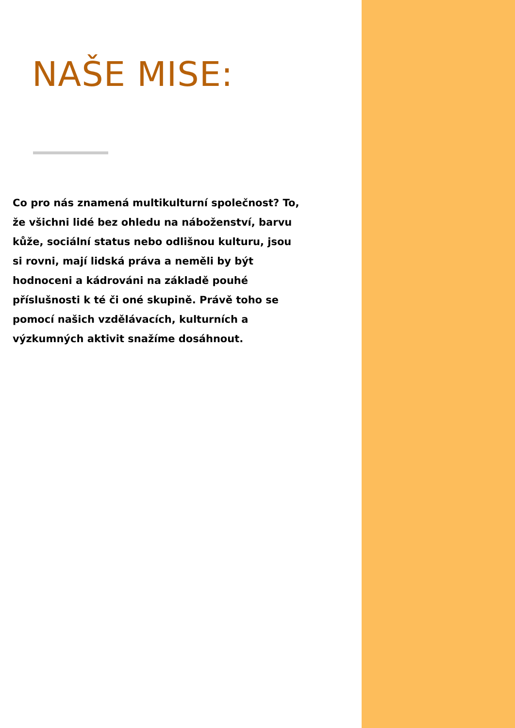NAŠE MISE:
Co pro nás znamená multikulturní společnost? To, že všichni lidé bez ohledu na náboženství, barvu kůže, sociální status nebo odlišnou kulturu, jsou si rovni, mají lidská práva a neměli by být hodnoceni a kádrováni na základě pouhé příslušnosti k té či oné skupině. Právě toho se pomocí našich vzdělávacích, kulturních a výzkumných aktivit snažíme dosáhnout.